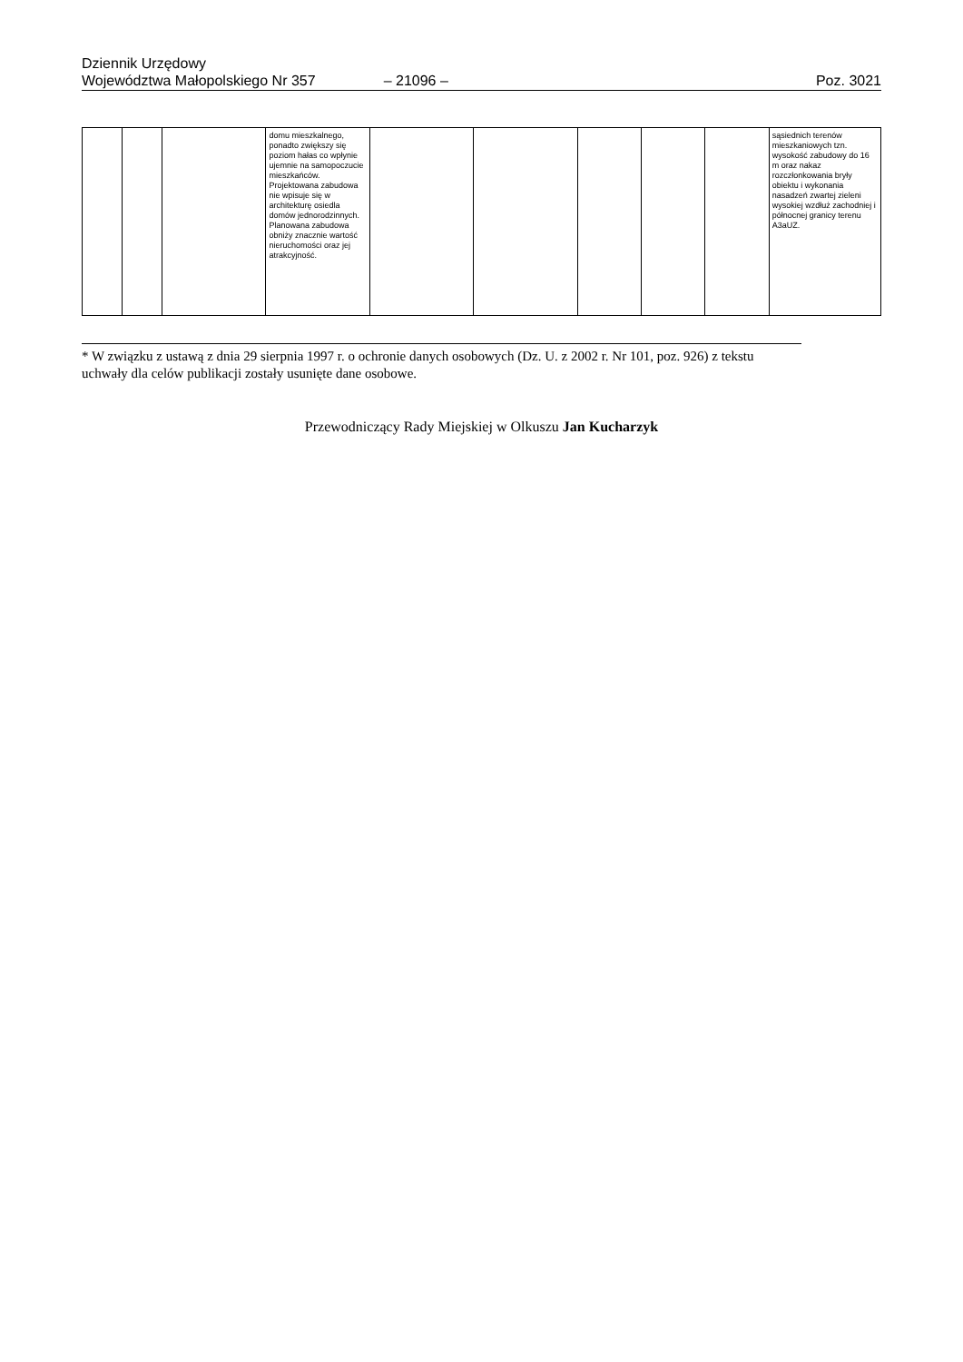Dziennik Urzędowy
Województwa Małopolskiego Nr 357
– 21096 –
Poz. 3021
| | | | domu mieszkalnego, ponadto zwiększy się poziom hałas co wpłynie ujemnie na samopoczucie mieszkańców. Projektowana zabudowa nie wpisuje się w architekturę osiedla domów jednorodzinnych. Planowana zabudowa obniży znacznie wartość nieruchomości oraz jej atrakcyjność. | | | | | | sąsiednich terenów mieszkaniowych tzn. wysokość zabudowy do 16 m oraz nakaz rozczłonkowania bryły obiektu i wykonania nasadzeń zwartej zieleni wysokiej wzdłuż zachodniej i północnej granicy terenu A3aUZ. |
* W związku z ustawą z dnia 29 sierpnia 1997 r. o ochronie danych osobowych (Dz. U. z 2002 r. Nr 101, poz. 926) z tekstu uchwały dla celów publikacji zostały usunięte dane osobowe.
Przewodniczący Rady Miejskiej w Olkuszu Jan Kucharzyk